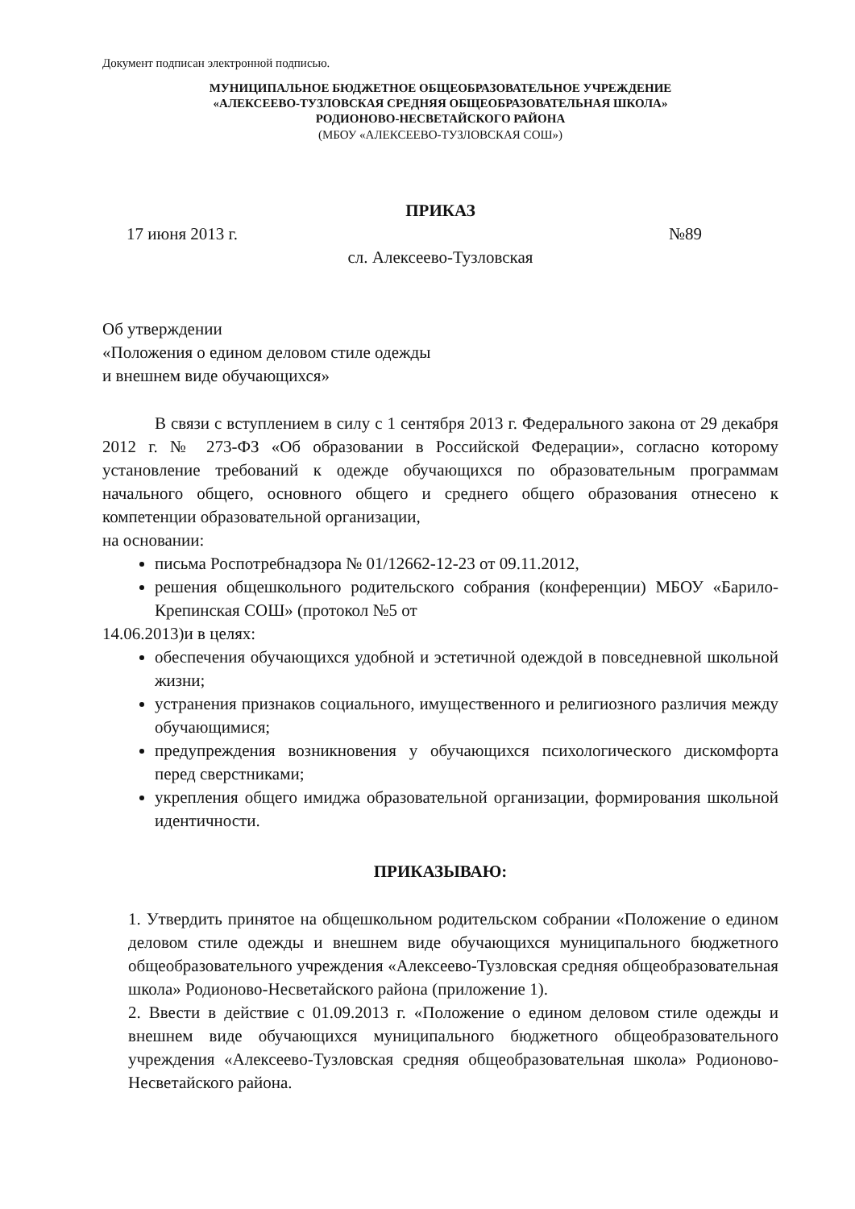Документ подписан электронной подписью.
МУНИЦИПАЛЬНОЕ БЮДЖЕТНОЕ ОБЩЕОБРАЗОВАТЕЛЬНОЕ УЧРЕЖДЕНИЕ
«АЛЕКСЕЕВО-ТУЗЛОВСКАЯ СРЕДНЯЯ ОБЩЕОБРАЗОВАТЕЛЬНАЯ ШКОЛА»
РОДИОНОВО-НЕСВЕТАЙСКОГО РАЙОНА
(МБОУ «АЛЕКСЕЕВО-ТУЗЛОВСКАЯ СОШ»)
ПРИКАЗ
17 июня 2013 г. №89
сл. Алексеево-Тузловская
Об утверждении
«Положения о едином деловом стиле одежды
и внешнем виде обучающихся»
В связи с вступлением в силу с 1 сентября 2013 г. Федерального закона от 29 декабря 2012 г. № 273-ФЗ «Об образовании в Российской Федерации», согласно которому установление требований к одежде обучающихся по образовательным программам начального общего, основного общего и среднего общего образования отнесено к компетенции образовательной организации,
на основании:
письма Роспотребнадзора № 01/12662-12-23 от 09.11.2012,
решения общешкольного родительского собрания (конференции) МБОУ «Барило-Крепинская СОШ» (протокол №5 от
14.06.2013)и в целях:
обеспечения обучающихся удобной и эстетичной одеждой в повседневной школьной жизни;
устранения признаков социального, имущественного и религиозного различия между обучающимися;
предупреждения возникновения у обучающихся психологического дискомфорта перед сверстниками;
укрепления общего имиджа образовательной организации, формирования школьной идентичности.
ПРИКАЗЫВАЮ:
1. Утвердить принятое на общешкольном родительском собрании «Положение о едином деловом стиле одежды и внешнем виде обучающихся муниципального бюджетного общеобразовательного учреждения «Алексеево-Тузловская средняя общеобразовательная школа» Родионово-Несветайского района (приложение 1).
2. Ввести в действие с 01.09.2013 г. «Положение о едином деловом стиле одежды и внешнем виде обучающихся муниципального бюджетного общеобразовательного учреждения «Алексеево-Тузловская средняя общеобразовательная школа» Родионово-Несветайского района.